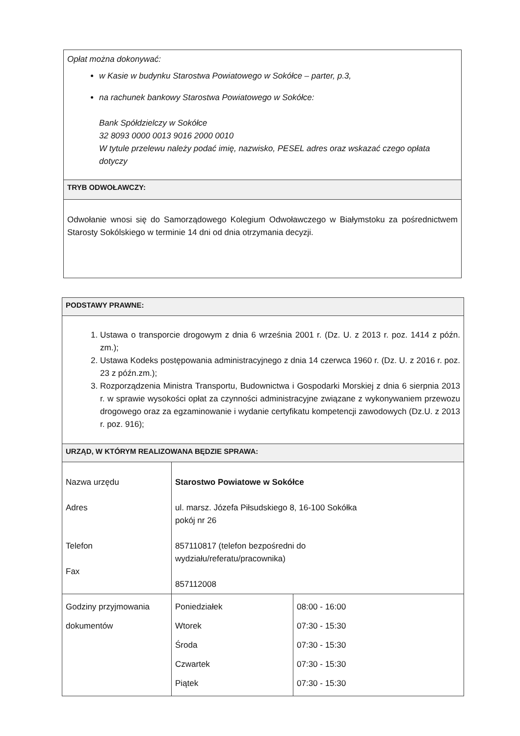| Opłat można dokonywać: w Kasie w budynku Starostwa Powiatowego w Sokółce – parter, p.3, na rachunek bankowy Starostwa Powiatowego w Sokółce: Bank Spółdzielczy w Sokółce 32 8093 0000 0013 9016 2000 0010 W tytule przelewu należy podać imię, nazwisko, PESEL adres oraz wskazać czego opłata dotyczy |
| TRYB ODWOŁAWCZY: |
| Odwołanie wnosi się do Samorządowego Kolegium Odwoławczego w Białymstoku za pośrednictwem Starosty Sokólskiego w terminie 14 dni od dnia otrzymania decyzji. |
| PODSTAWY PRAWNE: | | |
| 1. Ustawa o transporcie drogowym z dnia 6 września 2001 r. (Dz. U. z 2013 r. poz. 1414 z późn. zm.); 2. Ustawa Kodeks postępowania administracyjnego z dnia 14 czerwca 1960 r. (Dz. U. z 2016 r. poz. 23 z późn.zm.); 3. Rozporządzenia Ministra Transportu, Budownictwa i Gospodarki Morskiej z dnia 6 sierpnia 2013 r. w sprawie wysokości opłat za czynności administracyjne związane z wykonywaniem przewozu drogowego oraz za egzaminowanie i wydanie certyfikatu kompetencji zawodowych (Dz.U. z 2013 r. poz. 916); | | |
| URZĄD, W KTÓRYM REALIZOWANA BĘDZIE SPRAWA: | | |
| Nazwa urzędu Adres Telefon Fax | Starostwo Powiatowe w Sokółce ul. marsz. Józefa Piłsudskiego 8, 16-100 Sokółka pokój nr 26 857110817 (telefon bezpośredni do wydziału/referatu/pracownika) 857112008 | |
| Godziny przyjmowania dokumentów | Poniedziałek Wtorek Środa Czwartek Piątek | 08:00 - 16:00 07:30 - 15:30 07:30 - 15:30 07:30 - 15:30 07:30 - 15:30 |